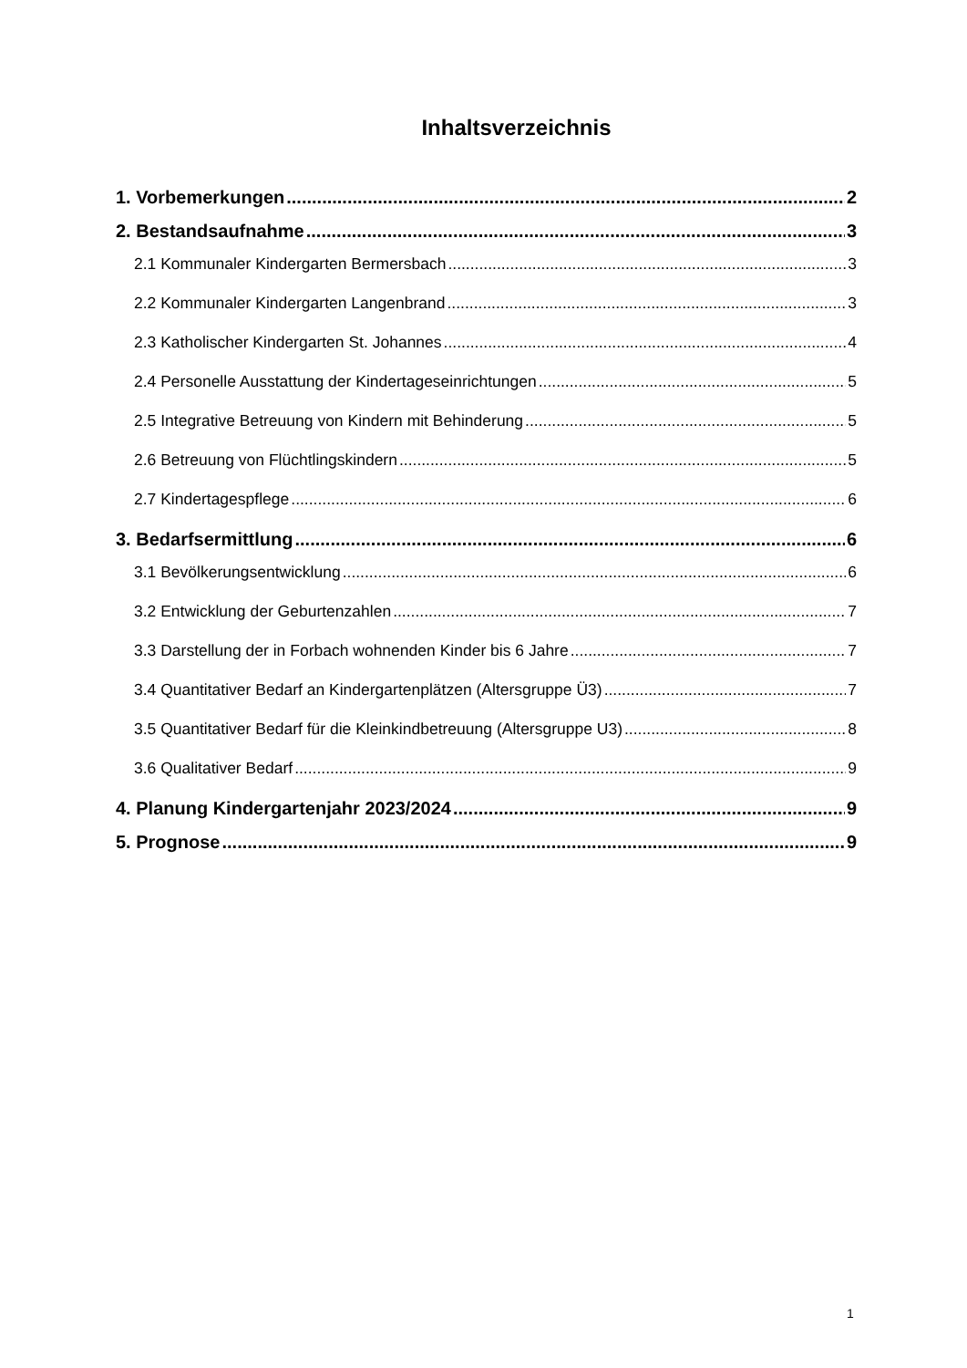Inhaltsverzeichnis
1. Vorbemerkungen 2
2. Bestandsaufnahme 3
2.1 Kommunaler Kindergarten Bermersbach 3
2.2 Kommunaler Kindergarten Langenbrand 3
2.3 Katholischer Kindergarten St. Johannes 4
2.4 Personelle Ausstattung der Kindertageseinrichtungen 5
2.5 Integrative Betreuung von Kindern mit Behinderung 5
2.6 Betreuung von Flüchtlingskindern 5
2.7 Kindertagespflege 6
3. Bedarfsermittlung 6
3.1 Bevölkerungsentwicklung 6
3.2 Entwicklung der Geburtenzahlen 7
3.3 Darstellung der in Forbach wohnenden Kinder bis 6 Jahre 7
3.4 Quantitativer Bedarf an Kindergartenplätzen (Altersgruppe Ü3) 7
3.5 Quantitativer Bedarf für die Kleinkindbetreuung (Altersgruppe U3) 8
3.6 Qualitativer Bedarf 9
4. Planung Kindergartenjahr 2023/2024 9
5. Prognose 9
1